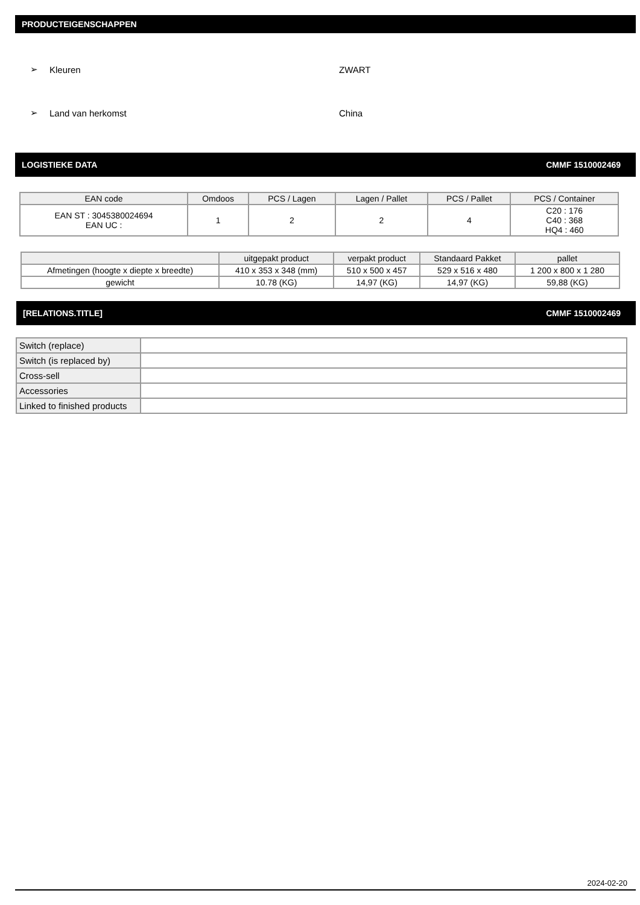PRODUCTEIGENSCHAPPEN
➢ Kleuren ZWART
➢ Land van herkomst China
LOGISTIEKE DATA CMMF 1510002469
| EAN code | Omdoos | PCS / Lagen | Lagen / Pallet | PCS / Pallet | PCS / Container |
| --- | --- | --- | --- | --- | --- |
| EAN ST : 3045380024694 EAN UC : | 1 | 2 | 2 | 4 | C20 : 176 C40 : 368 HQ4 : 460 |
| | uitgepakt product | verpakt product | Standaard Pakket | pallet |
| --- | --- | --- | --- | --- |
| Afmetingen (hoogte x diepte x breedte) | 410 x 353 x 348 (mm) | 510 x 500 x 457 | 529 x 516 x 480 | 1 200 x 800 x 1 280 |
| gewicht | 10.78 (KG) | 14,97 (KG) | 14,97 (KG) | 59,88 (KG) |
[RELATIONS.TITLE] CMMF 1510002469
| Switch (replace) | |
| Switch (is replaced by) | |
| Cross-sell | |
| Accessories | |
| Linked to finished products | |
2024-02-20